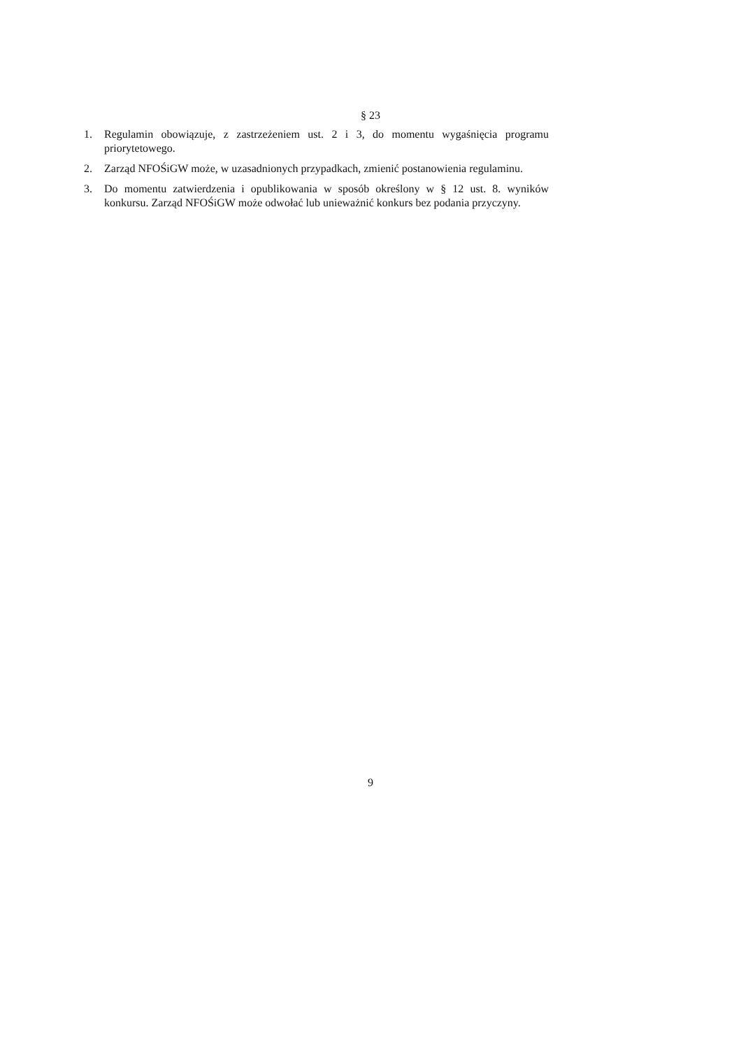§ 23
1. Regulamin obowiązuje, z zastrzeżeniem ust. 2 i 3, do momentu wygaśnięcia programu priorytetowego.
2. Zarząd NFOŚiGW może, w uzasadnionych przypadkach, zmienić postanowienia regulaminu.
3. Do momentu zatwierdzenia i opublikowania w sposób określony w § 12 ust. 8. wyników konkursu. Zarząd NFOŚiGW może odwołać lub unieważnić konkurs bez podania przyczyny.
9